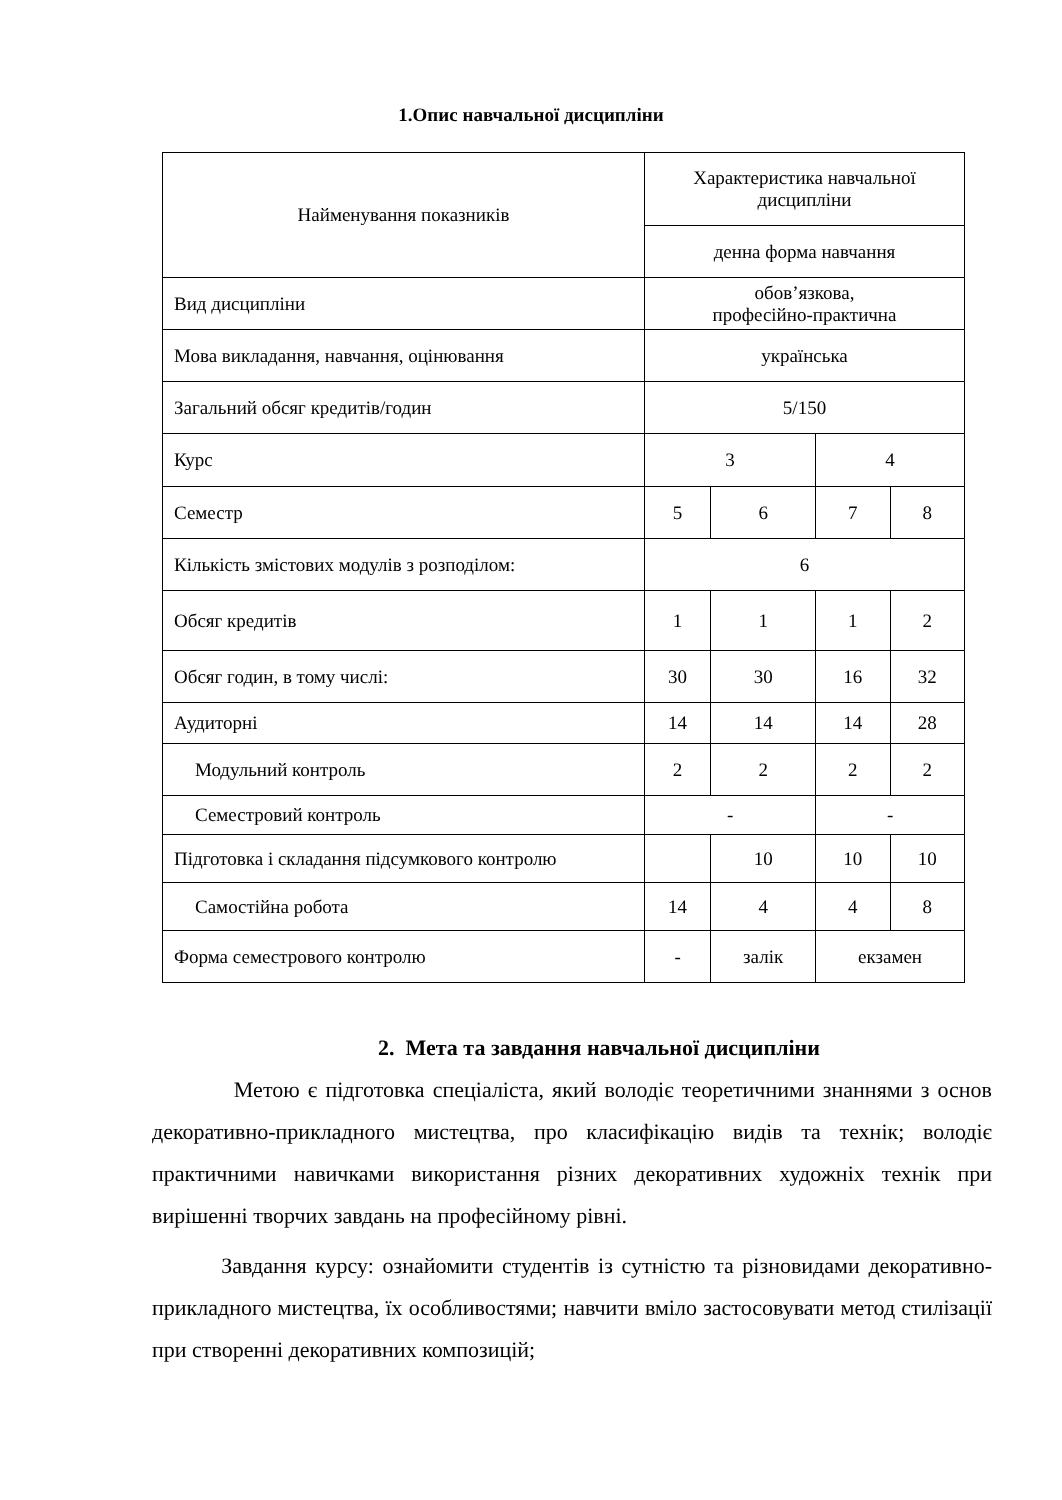1.Опис навчальної дисципліни
| Найменування показників | Характеристика навчальної дисципліни | | | |
| --- | --- | --- | --- | --- |
| | денна форма навчання | | | |
| Вид дисципліни | обов’язкова, професійно-практична | | | |
| Мова викладання, навчання, оцінювання | українська | | | |
| Загальний обсяг кредитів/годин | 5/150 | | | |
| Курс | 3 | | 4 | |
| Семестр | 5 | 6 | 7 | 8 |
| Кількість змістових модулів з розподілом: | 6 | | | |
| Обсяг кредитів | 1 | 1 | 1 | 2 |
| Обсяг годин, в тому числі: | 30 | 30 | 16 | 32 |
| Аудиторні | 14 | 14 | 14 | 28 |
| Модульний контроль | 2 | 2 | 2 | 2 |
| Семестровий контроль | - | | - | |
| Підготовка і складання підсумкового контролю | | 10 | 10 | 10 |
| Самостійна робота | 14 | 4 | 4 | 8 |
| Форма семестрового контролю | - | залік | екзамен | |
2. Мета та завдання навчальної дисципліни
Метою є підготовка спеціаліста, який володіє теоретичними знаннями з основ декоративно-прикладного мистецтва, про класифікацію видів та технік; володіє практичними навичками використання різних декоративних художніх технік при вирішенні творчих завдань на професійному рівні.
Завдання курсу: ознайомити студентів із сутністю та різновидами декоративно-прикладного мистецтва, їх особливостями; навчити вміло застосовувати метод стилізації при створенні декоративних композицій;